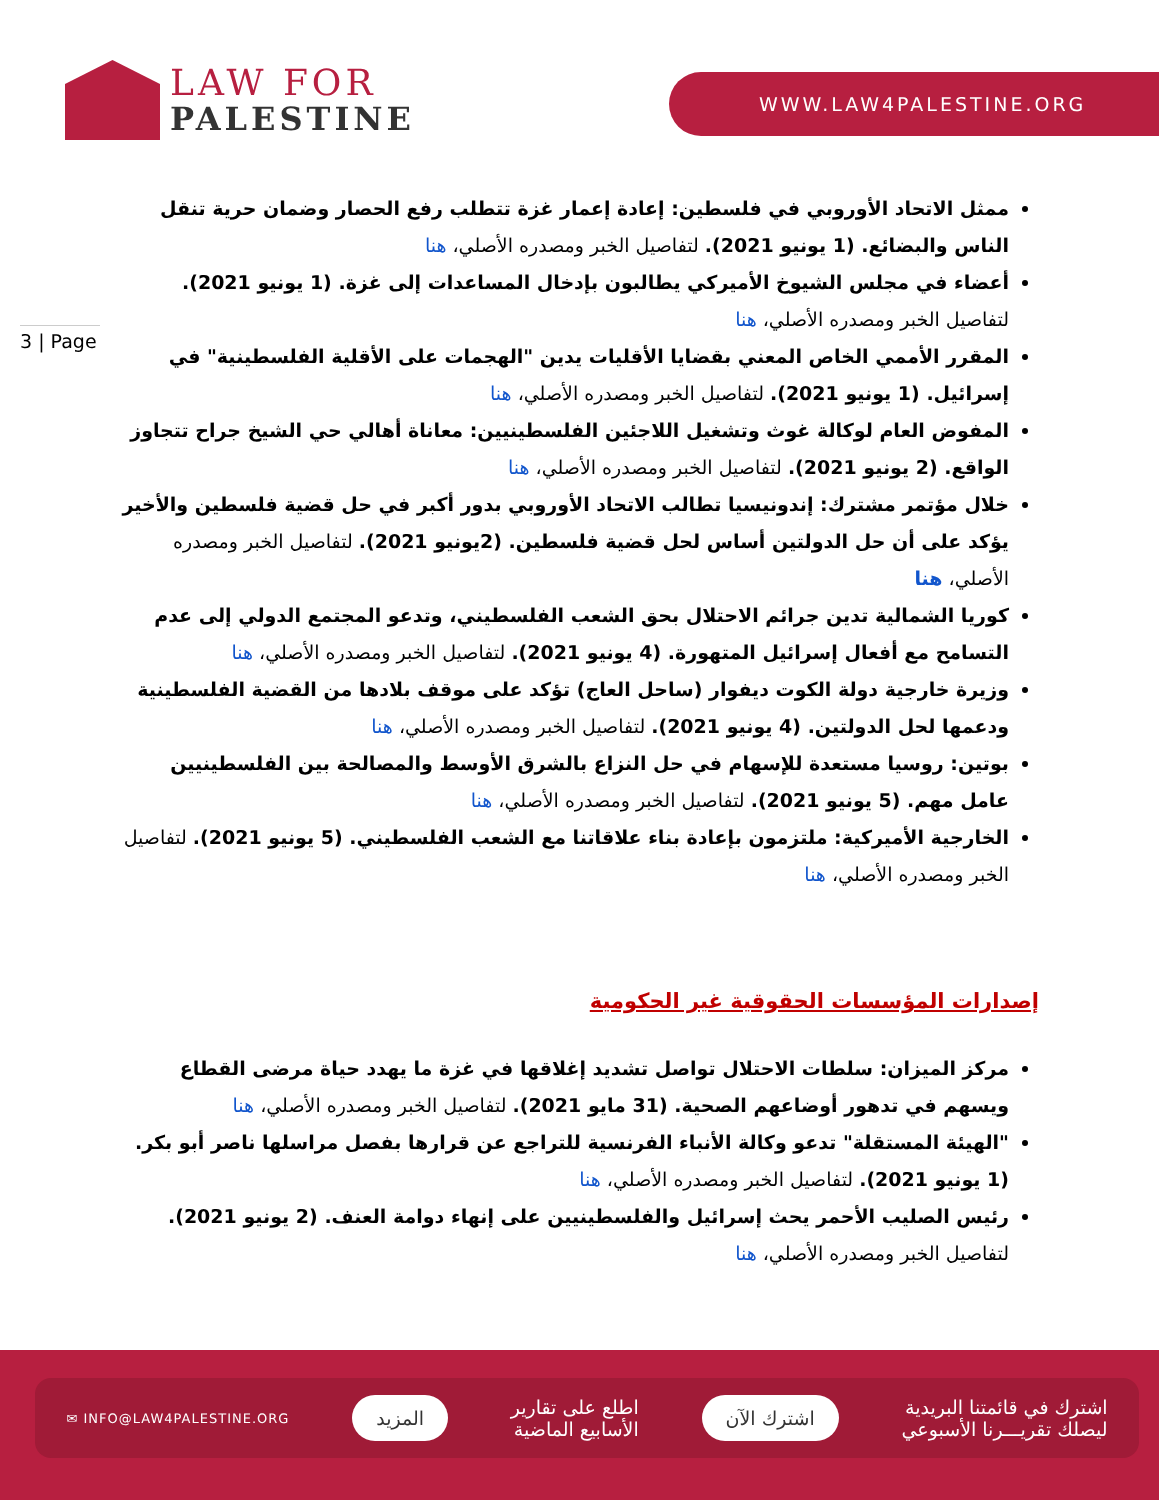LAW FOR
PALESTINE
WWW.LAW4PALESTINE.ORG
3 | Page
ممثل الاتحاد الأوروبي في فلسطين: إعادة إعمار غزة تتطلب رفع الحصار وضمان حرية تنقل الناس والبضائع. (1 يونيو 2021). لتفاصيل الخبر ومصدره الأصلي، هنا
أعضاء في مجلس الشيوخ الأميركي يطالبون بإدخال المساعدات إلى غزة. (1 يونيو 2021). لتفاصيل الخبر ومصدره الأصلي، هنا
المقرر الأممي الخاص المعني بقضايا الأقليات يدين "الهجمات على الأقلية الفلسطينية" في إسرائيل. (1 يونيو 2021). لتفاصيل الخبر ومصدره الأصلي، هنا
المفوض العام لوكالة غوث وتشغيل اللاجئين الفلسطينيين: معاناة أهالي حي الشيخ جراح تتجاوز الواقع. (2 يونيو 2021). لتفاصيل الخبر ومصدره الأصلي، هنا
خلال مؤتمر مشترك: إندونيسيا تطالب الاتحاد الأوروبي بدور أكبر في حل قضية فلسطين والأخير يؤكد على أن حل الدولتين أساس لحل قضية فلسطين. (2يونيو 2021). لتفاصيل الخبر ومصدره الأصلي، هنا
كوريا الشمالية تدين جرائم الاحتلال بحق الشعب الفلسطيني، وتدعو المجتمع الدولي إلى عدم التسامح مع أفعال إسرائيل المتهورة. (4 يونيو 2021). لتفاصيل الخبر ومصدره الأصلي، هنا
وزيرة خارجية دولة الكوت ديفوار (ساحل العاج) تؤكد على موقف بلادها من القضية الفلسطينية ودعمها لحل الدولتين. (4 يونيو 2021). لتفاصيل الخبر ومصدره الأصلي، هنا
بوتين: روسيا مستعدة للإسهام في حل النزاع بالشرق الأوسط والمصالحة بين الفلسطينيين عامل مهم. (5 يونيو 2021). لتفاصيل الخبر ومصدره الأصلي، هنا
الخارجية الأميركية: ملتزمون بإعادة بناء علاقاتنا مع الشعب الفلسطيني. (5 يونيو 2021). لتفاصيل الخبر ومصدره الأصلي، هنا
إصدارات المؤسسات الحقوقية غير الحكومية
مركز الميزان: سلطات الاحتلال تواصل تشديد إغلاقها في غزة ما يهدد حياة مرضى القطاع ويسهم في تدهور أوضاعهم الصحية. (31 مايو 2021). لتفاصيل الخبر ومصدره الأصلي، هنا
"الهيئة المستقلة" تدعو وكالة الأنباء الفرنسية للتراجع عن قرارها بفصل مراسلها ناصر أبو بكر. (1 يونيو 2021). لتفاصيل الخبر ومصدره الأصلي، هنا
رئيس الصليب الأحمر يحث إسرائيل والفلسطينيين على إنهاء دوامة العنف. (2 يونيو 2021). لتفاصيل الخبر ومصدره الأصلي، هنا
اشترك في قائمتنا البريدية
ليصلك تقريـــرنا الأسبوعي
اشترك الآن
اطلع على تقارير
الأسابيع الماضية
المزيد
✉ INFO@LAW4PALESTINE.ORG